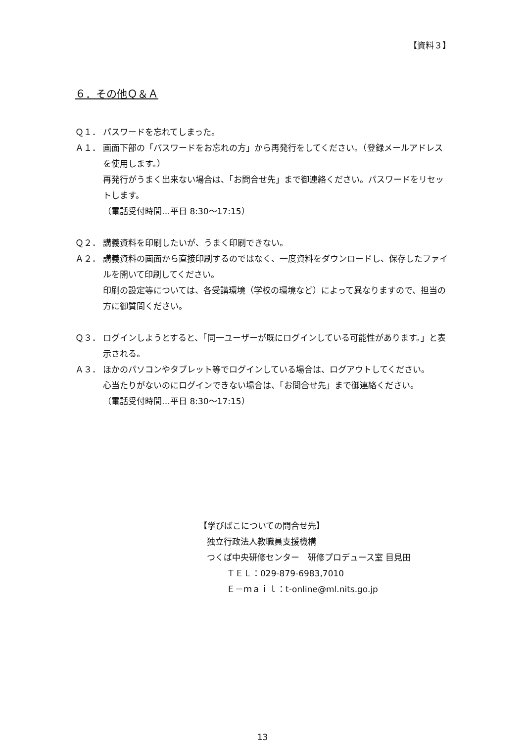【資料３】
６．その他Ｑ＆Ａ
Ｑ１． パスワードを忘れてしまった。
Ａ１． 画面下部の「パスワードをお忘れの方」から再発行をしてください。（登録メールアドレスを使用します。）
再発行がうまく出来ない場合は、「お問合せ先」まで御連絡ください。パスワードをリセットします。
（電話受付時間…平日 8:30～17:15）
Ｑ２． 講義資料を印刷したいが、うまく印刷できない。
Ａ２． 講義資料の画面から直接印刷するのではなく、一度資料をダウンロードし、保存したファイルを開いて印刷してください。
印刷の設定等については、各受講環境（学校の環境など）によって異なりますので、担当の方に御質問ください。
Ｑ３． ログインしようとすると、「同一ユーザーが既にログインしている可能性があります。」と表示される。
Ａ３． ほかのパソコンやタブレット等でログインしている場合は、ログアウトしてください。
心当たりがないのにログインできない場合は、「お問合せ先」まで御連絡ください。
（電話受付時間…平日 8:30～17:15）
【学びばこについての問合せ先】
独立行政法人教職員支援機構
つくば中央研修センター　研修プロデュース室 目見田
ＴＥＬ：029-879-6983,7010
Ｅ－ｍａｉｌ：t-online@ml.nits.go.jp
13